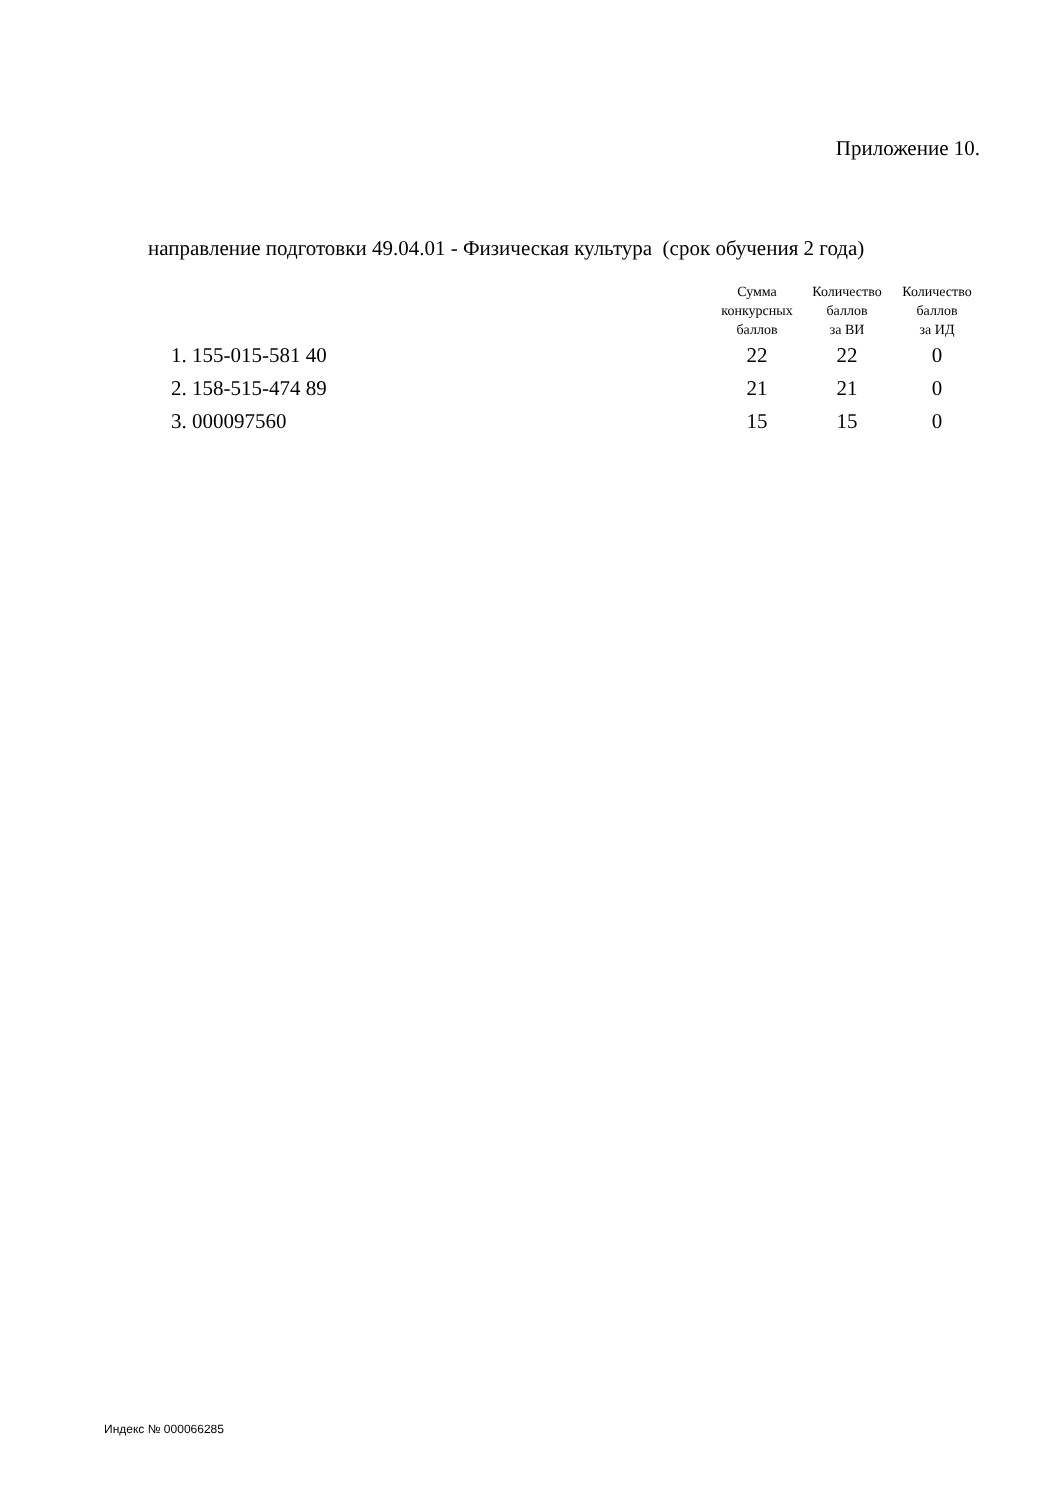Приложение 10.
направление подготовки 49.04.01 - Физическая культура (срок обучения 2 года)
| | Сумма конкурсных баллов | Количество баллов за ВИ | Количество баллов за ИД |
| --- | --- | --- | --- |
| 1. 155-015-581 40 | 22 | 22 | 0 |
| 2. 158-515-474 89 | 21 | 21 | 0 |
| 3. 000097560 | 15 | 15 | 0 |
Индекс № 000066285